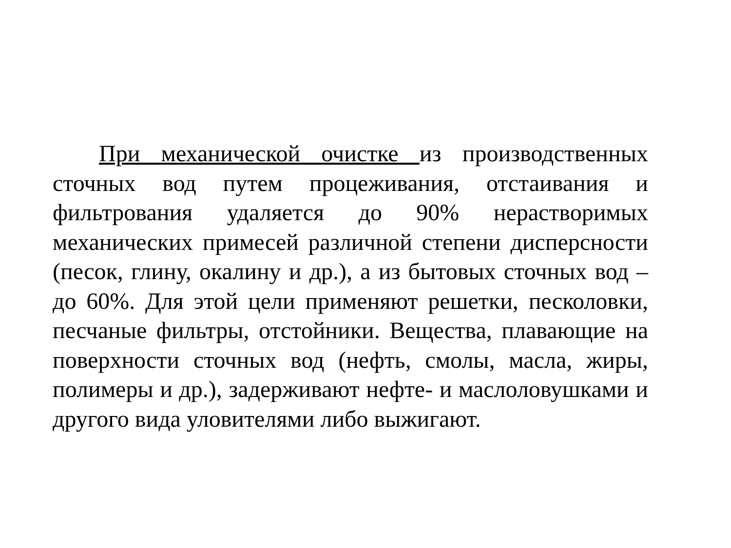При механической очистке из производственных сточных вод путем процеживания, отстаивания и фильтрования удаляется до 90% нерастворимых механических примесей различной степени дисперсности (песок, глину, окалину и др.), а из бытовых сточных вод – до 60%. Для этой цели применяют решетки, песколовки, песчаные фильтры, отстойники. Вещества, плавающие на поверхности сточных вод (нефть, смолы, масла, жиры, полимеры и др.), задерживают нефте- и маслоловушками и другого вида уловителями либо выжигают.